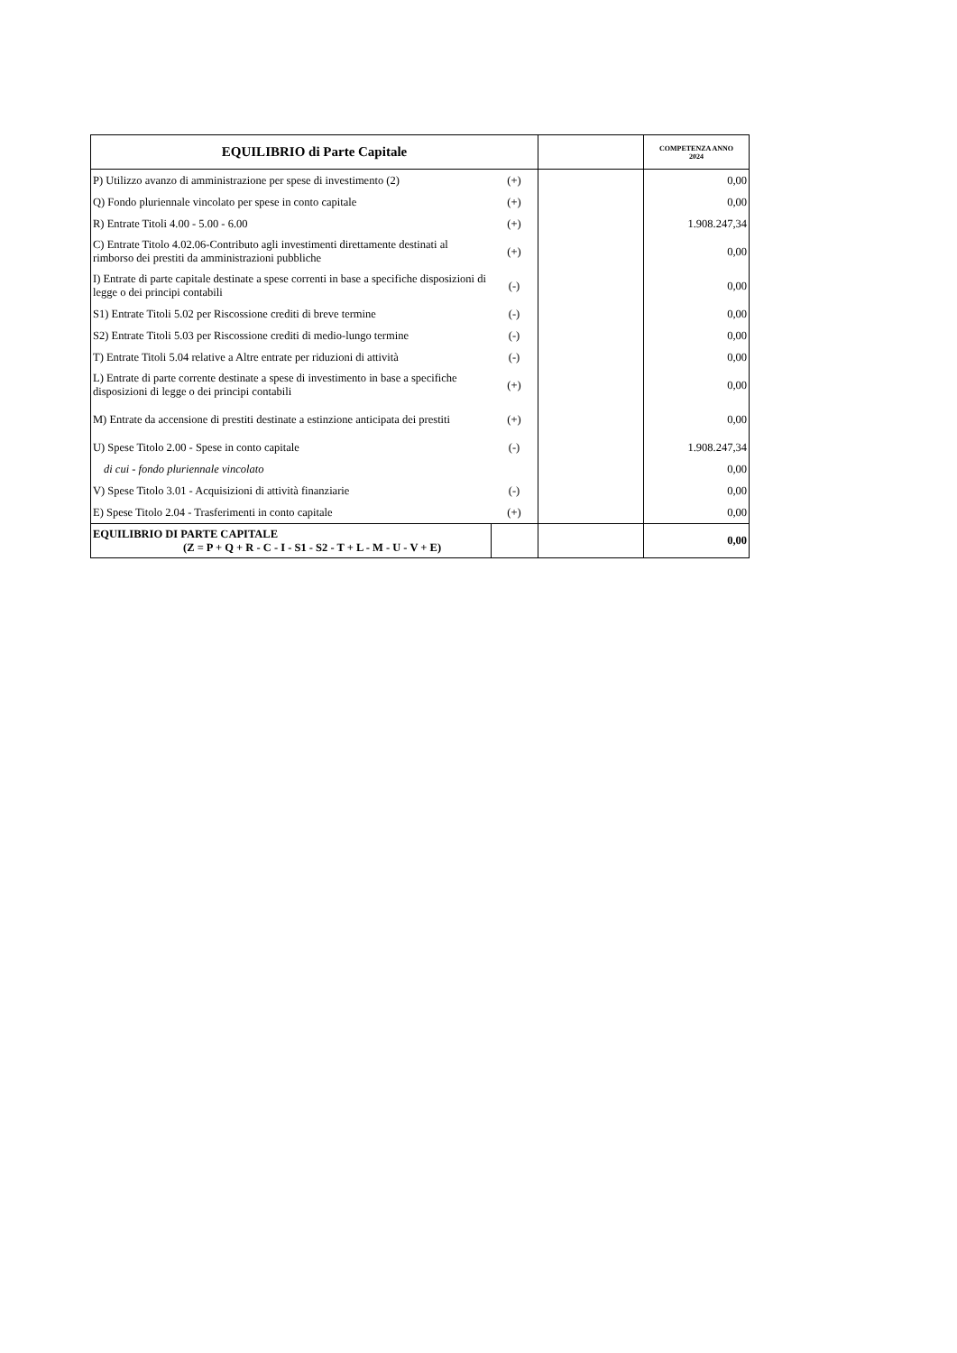| EQUILIBRIO di Parte Capitale | | | COMPETENZA ANNO 2024 |
| --- | --- | --- | --- |
| P) Utilizzo avanzo di amministrazione per spese di investimento (2) | (+) | | 0,00 |
| Q) Fondo pluriennale vincolato per spese in conto capitale | (+) | | 0,00 |
| R) Entrate Titoli 4.00 - 5.00 - 6.00 | (+) | | 1.908.247,34 |
| C) Entrate Titolo 4.02.06-Contributo agli investimenti direttamente destinati al rimborso dei prestiti da amministrazioni pubbliche | (+) | | 0,00 |
| I) Entrate di parte capitale destinate a spese correnti in base a specifiche disposizioni di legge o dei principi contabili | (-) | | 0,00 |
| S1) Entrate Titoli 5.02 per Riscossione crediti di breve termine | (-) | | 0,00 |
| S2) Entrate Titoli 5.03 per Riscossione crediti di medio-lungo termine | (-) | | 0,00 |
| T) Entrate Titoli 5.04 relative a Altre entrate per riduzioni di attività | (-) | | 0,00 |
| L) Entrate di parte corrente destinate a spese di investimento in base a specifiche disposizioni di legge o dei principi contabili | (+) | | 0,00 |
| M) Entrate da accensione di prestiti destinate a estinzione anticipata dei prestiti | (+) | | 0,00 |
| U) Spese Titolo 2.00 - Spese in conto capitale | (-) | | 1.908.247,34 |
| di cui - fondo pluriennale vincolato | | | 0,00 |
| V) Spese Titolo 3.01 - Acquisizioni di attività finanziarie | (-) | | 0,00 |
| E) Spese Titolo 2.04 - Trasferimenti in conto capitale | (+) | | 0,00 |
| EQUILIBRIO DI PARTE CAPITALE (Z = P + Q + R - C - I - S1 - S2 - T + L - M - U - V + E) | | | 0,00 |